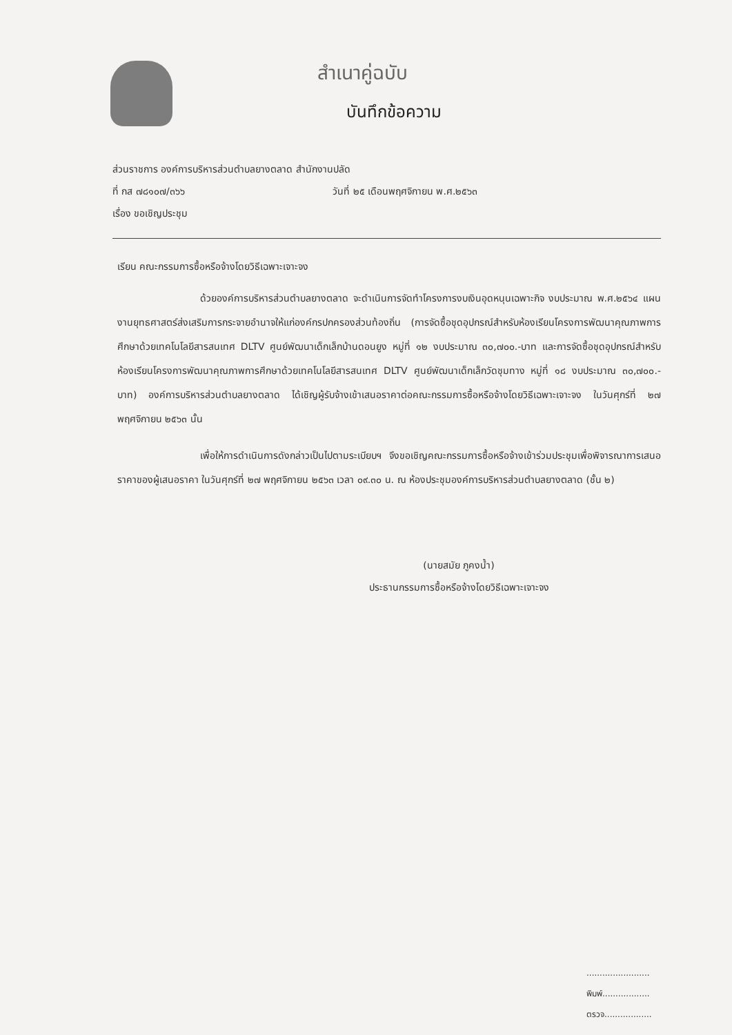สำเนาคู่ฉบับ
บันทึกข้อความ
ส่วนราชการ องค์การบริหารส่วนตำบลยางตลาด สำนักงานปลัด
ที่ กส ๗๘๑๐๗/๓๖๖ วันที่ ๒๕ เดือนพฤศจิกายน พ.ศ.๒๕๖๓
เรื่อง ขอเชิญประชุม
เรียน คณะกรรมการซื้อหรือจ้างโดยวิธีเฉพาะเจาะจง
ด้วยองค์การบริหารส่วนตำบลยางตลาด จะดำเนินการจัดทำโครงการงบเงินอุดหนุนเฉพาะกิจ งบประมาณ พ.ศ.๒๕๖๔ แผนงานยุทธศาสตร์ส่งเสริมการกระจายอำนาจให้แก่องค์กรปกครองส่วนท้องถิ่น (การจัดซื้อชุดอุปกรณ์สำหรับห้องเรียนโครงการพัฒนาคุณภาพการศึกษาด้วยเทคโนโลยีสารสนเทศ DLTV ศูนย์พัฒนาเด็กเล็กบ้านดอนยูง หมู่ที่ ๑๒ งบประมาณ ๓๐,๗๐๐.-บาท และการจัดซื้อชุดอุปกรณ์สำหรับห้องเรียนโครงการพัฒนาคุณภาพการศึกษาด้วยเทคโนโลยีสารสนเทศ DLTV ศูนย์พัฒนาเด็กเล็กวัดชุมทาง หมู่ที่ ๑๘ งบประมาณ ๓๐,๗๐๐.-บาท) องค์การบริหารส่วนตำบลยางตลาด ได้เชิญผู้รับจ้างเข้าเสนอราคาต่อคณะกรรมการซื้อหรือจ้างโดยวิธีเฉพาะเจาะจง ในวันศุกร์ที่ ๒๗ พฤศจิกายน ๒๕๖๓ นั้น
เพื่อให้การดำเนินการดังกล่าวเป็นไปตามระเบียบฯ จึงขอเชิญคณะกรรมการซื้อหรือจ้างเข้าร่วมประชุมเพื่อพิจารณาการเสนอราคาของผู้เสนอราคา ในวันศุกร์ที่ ๒๗ พฤศจิกายน ๒๕๖๓ เวลา ๐๙.๓๐ น. ณ ห้องประชุมองค์การบริหารส่วนตำบลยางตลาด (ชั้น ๒)
(นายสมัย ภูคงน้ำ)
ประธานกรรมการซื้อหรือจ้างโดยวิธีเฉพาะเจาะจง
........................
พิมพ์..................
ตรวจ..................